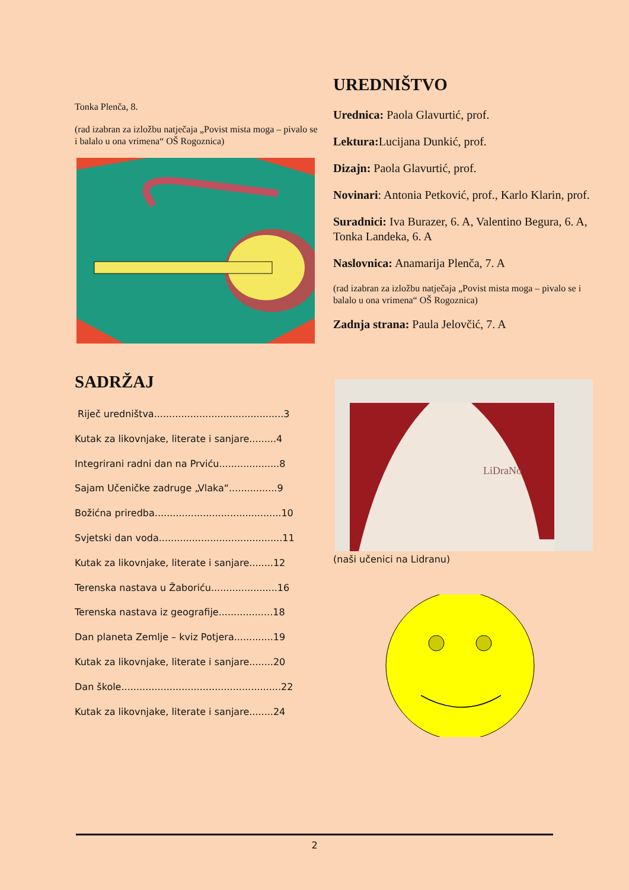Tonka Plenča, 8.
(rad izabran za izložbu natječaja „Povist mista moga – pivalo se i balalo u ona vrimena“ OŠ Rogoznica)
SADRŽAJ
Riječ uredništva...........................................3
Kutak za likovnjake, literate i sanjare.........4
Integrirani radni dan na Prviću....................8
Sajam Učeničke zadruge „Vlaka“................9
Božićna priredba..........................................10
Svjetski dan voda.........................................11
Kutak za likovnjake, literate i sanjare........12
Terenska nastava u Žaboriću......................16
Terenska nastava iz geografije..................18
Dan planeta Zemlje – kviz Potjera.............19
Kutak za likovnjake, literate i sanjare........20
Dan škole.....................................................22
Kutak za likovnjake, literate i sanjare........24
UREDNIŠTVO
Urednica: Paola Glavurtić, prof.
Lektura: Lucijana Dunkić, prof.
Dizajn: Paola Glavurtić, prof.
Novinari: Antonia Petković, prof., Karlo Klarin, prof.
Suradnici: Iva Burazer, 6. A, Valentino Begura, 6. A, Tonka Landeka, 6. A
Naslovnica: Anamarija Plenča, 7. A
(rad izabran za izložbu natječaja „Povist mista moga – pivalo se i balalo u ona vrimena“ OŠ Rogoznica)
Zadnja strana: Paula Jelovčić, 7. A
LiDraNo
(naši učenici na Lidranu)
2